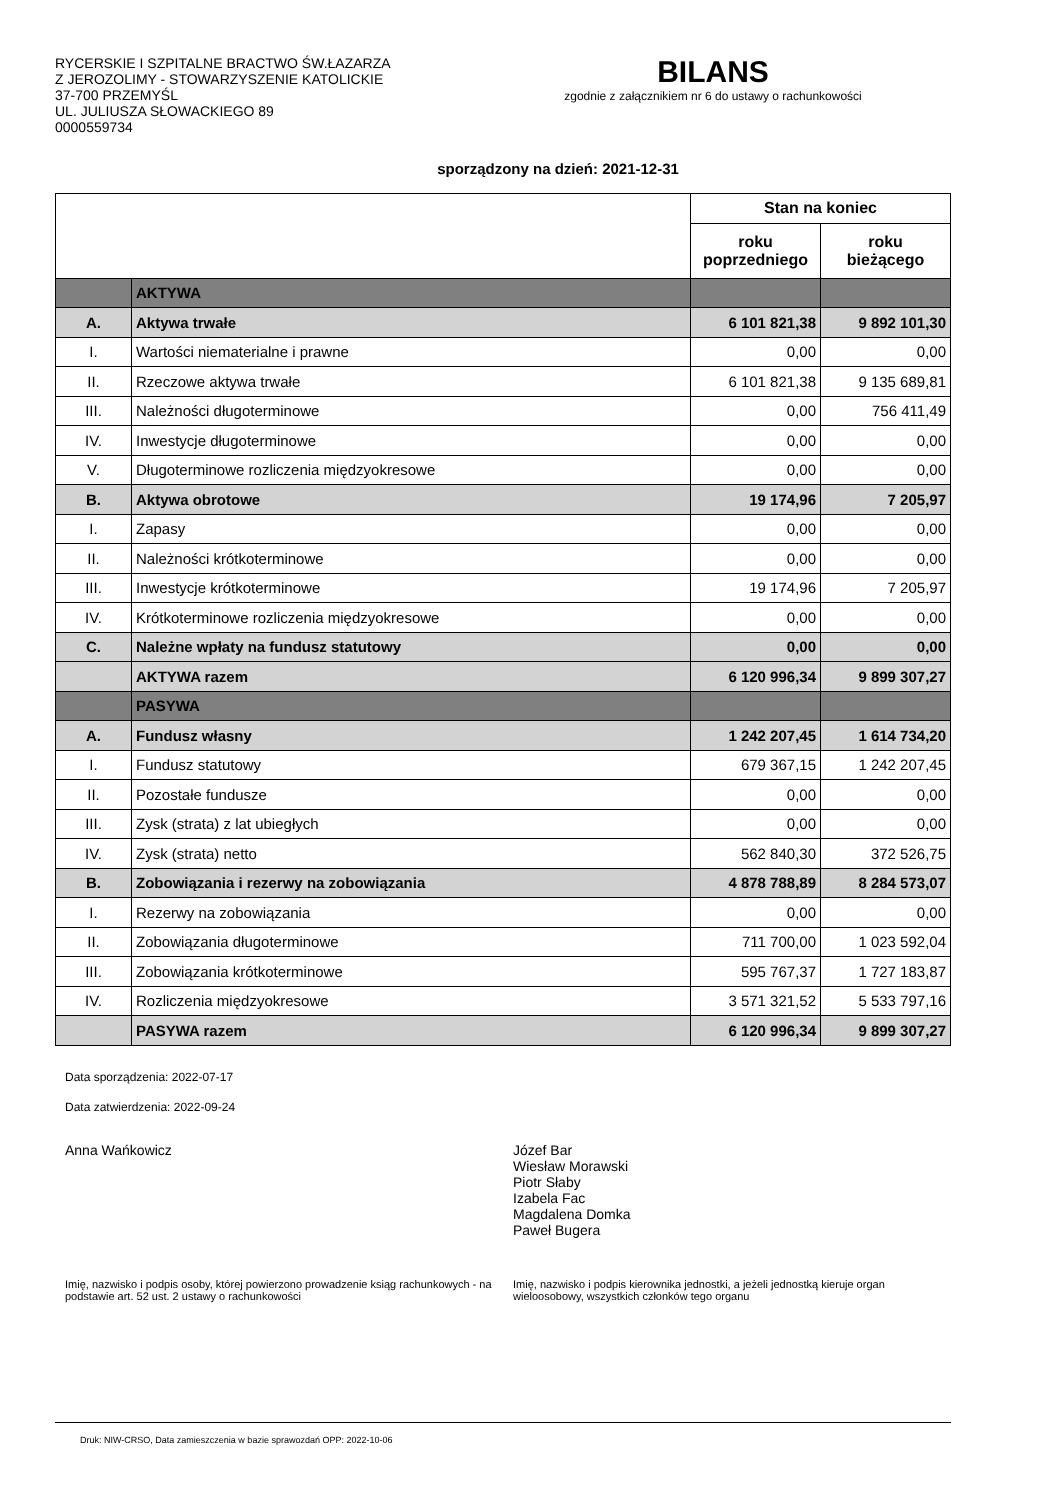RYCERSKIE I SZPITALNE BRACTWO ŚW.ŁAZARZA
Z JEROZOLIMY - STOWARZYSZENIE KATOLICKIE
37-700 PRZEMYŚL
UL. JULIUSZA SŁOWACKIEGO 89
0000559734
BILANS
zgodnie z załącznikiem nr 6 do ustawy o rachunkowości
sporządzony na dzień: 2021-12-31
| | | Stan na koniec | |
| --- | --- | --- | --- |
| | | roku poprzedniego | roku bieżącego |
| | AKTYWA | | |
| A. | Aktywa trwałe | 6 101 821,38 | 9 892 101,30 |
| I. | Wartości niematerialne i prawne | 0,00 | 0,00 |
| II. | Rzeczowe aktywa trwałe | 6 101 821,38 | 9 135 689,81 |
| III. | Należności długoterminowe | 0,00 | 756 411,49 |
| IV. | Inwestycje długoterminowe | 0,00 | 0,00 |
| V. | Długoterminowe rozliczenia międzyokresowe | 0,00 | 0,00 |
| B. | Aktywa obrotowe | 19 174,96 | 7 205,97 |
| I. | Zapasy | 0,00 | 0,00 |
| II. | Należności krótkoterminowe | 0,00 | 0,00 |
| III. | Inwestycje krótkoterminowe | 19 174,96 | 7 205,97 |
| IV. | Krótkoterminowe rozliczenia międzyokresowe | 0,00 | 0,00 |
| C. | Należne wpłaty na fundusz statutowy | 0,00 | 0,00 |
| | AKTYWA razem | 6 120 996,34 | 9 899 307,27 |
| | PASYWA | | |
| A. | Fundusz własny | 1 242 207,45 | 1 614 734,20 |
| I. | Fundusz statutowy | 679 367,15 | 1 242 207,45 |
| II. | Pozostałe fundusze | 0,00 | 0,00 |
| III. | Zysk (strata) z lat ubiegłych | 0,00 | 0,00 |
| IV. | Zysk (strata) netto | 562 840,30 | 372 526,75 |
| B. | Zobowiązania i rezerwy na zobowiązania | 4 878 788,89 | 8 284 573,07 |
| I. | Rezerwy na zobowiązania | 0,00 | 0,00 |
| II. | Zobowiązania długoterminowe | 711 700,00 | 1 023 592,04 |
| III. | Zobowiązania krótkoterminowe | 595 767,37 | 1 727 183,87 |
| IV. | Rozliczenia międzyokresowe | 3 571 321,52 | 5 533 797,16 |
| | PASYWA razem | 6 120 996,34 | 9 899 307,27 |
Data sporządzenia: 2022-07-17
Data zatwierdzenia: 2022-09-24
Anna Wańkowicz Józef Bar
Wiesław Morawski
Piotr Słaby
Izabela Fac
Magdalena Domka
Paweł Bugera
Imię, nazwisko i podpis osoby, której powierzono prowadzenie ksiąg rachunkowych - na podstawie art. 52 ust. 2 ustawy o rachunkowości
Imię, nazwisko i podpis kierownika jednostki, a jeżeli jednostką kieruje organ wieloosobowy, wszystkich członków tego organu
Druk: NIW-CRSO, Data zamieszczenia w bazie sprawozdań OPP: 2022-10-06